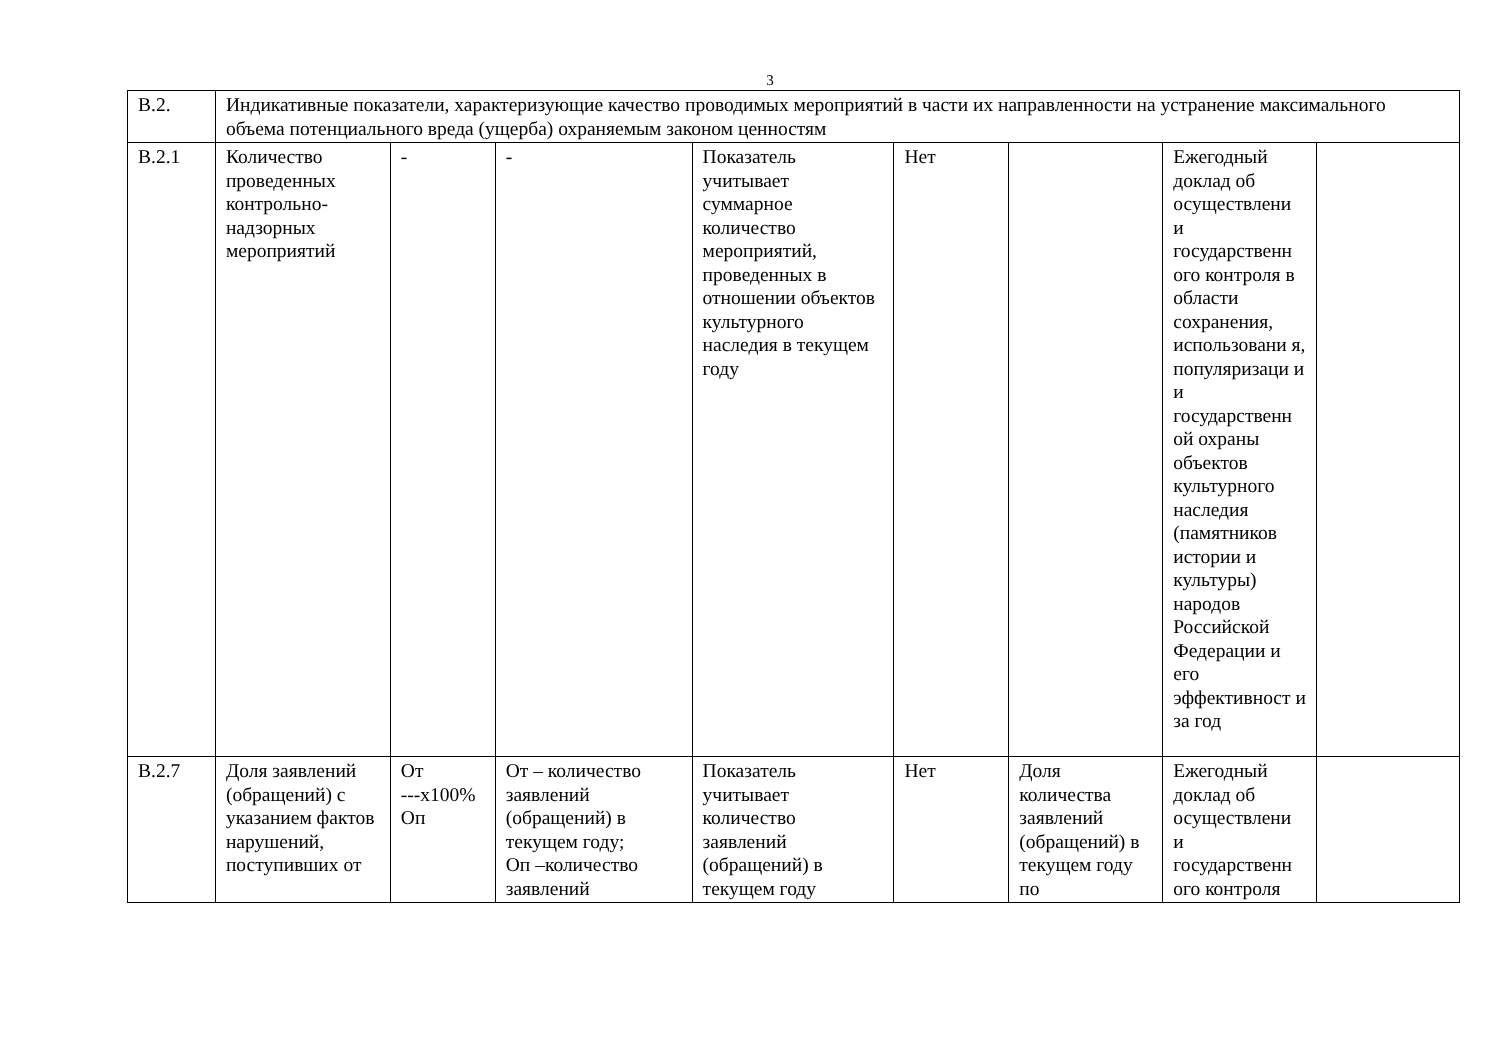3
| В.2. | Индикативные показатели, характеризующие качество проводимых мероприятий в части их направленности на устранение максимального объема потенциального вреда (ущерба) охраняемым законом ценностям | | | | | | | |
| В.2.1 | Количество проведенных контрольно-надзорных мероприятий | - | - | Показатель учитывает суммарное количество мероприятий, проведенных в отношении объектов культурного наследия в текущем году | Нет | | Ежегодный доклад об осуществлени и государственн ого контроля в области сохранения, использовани я, популяризаци и и государственн ой охраны объектов культурного наследия (памятников истории и культуры) народов Российской Федерации и его эффективност и за год | |
| В.2.7 | Доля заявлений (обращений) с указанием фактов нарушений, поступивших от | От ---x100% Оп | От – количество заявлений (обращений) в текущем году; Оп –количество заявлений | Показатель учитывает количество заявлений (обращений) в текущем году | Нет | Доля количества заявлений (обращений) в текущем году по | Ежегодный доклад об осуществлени и государственн ого контроля | |